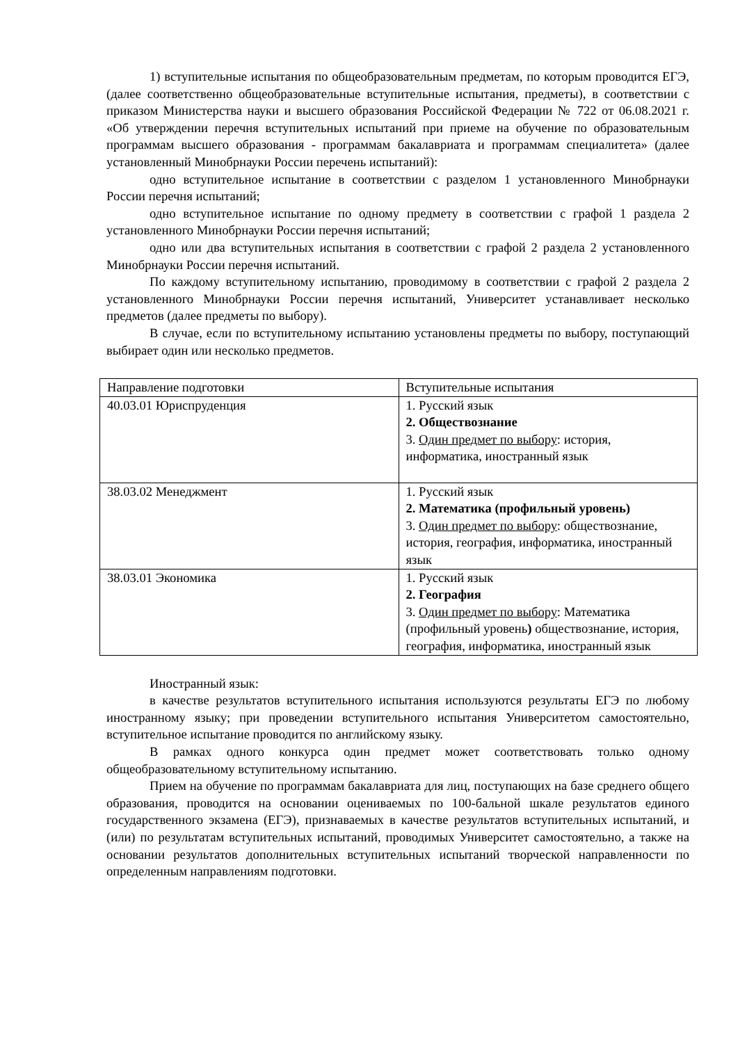1) вступительные испытания по общеобразовательным предметам, по которым проводится ЕГЭ, (далее соответственно общеобразовательные вступительные испытания, предметы), в соответствии с приказом Министерства науки и высшего образования Российской Федерации № 722 от 06.08.2021 г. «Об утверждении перечня вступительных испытаний при приеме на обучение по образовательным программам высшего образования - программам бакалавриата и программам специалитета» (далее установленный Минобрнауки России перечень испытаний):
одно вступительное испытание в соответствии с разделом 1 установленного Минобрнауки России перечня испытаний;
одно вступительное испытание по одному предмету в соответствии с графой 1 раздела 2 установленного Минобрнауки России перечня испытаний;
одно или два вступительных испытания в соответствии с графой 2 раздела 2 установленного Минобрнауки России перечня испытаний.
По каждому вступительному испытанию, проводимому в соответствии с графой 2 раздела 2 установленного Минобрнауки России перечня испытаний, Университет устанавливает несколько предметов (далее предметы по выбору).
В случае, если по вступительному испытанию установлены предметы по выбору, поступающий выбирает один или несколько предметов.
| Направление подготовки | Вступительные испытания |
| 40.03.01 Юриспруденция | 1. Русский язык 2. Обществознание 3. Один предмет по выбору : история, информатика, иностранный язык |
| 38.03.02 Менеджмент | 1. Русский язык 2. Математика (профильный уровень) 3. Один предмет по выбору : обществознание, история, география, информатика, иностранный язык |
| 38.03.01 Экономика | 1. Русский язык 2. География 3. Один предмет по выбору : Математика (профильный уровень ) обществознание, история, география, информатика, иностранный язык |
Иностранный язык:
в качестве результатов вступительного испытания используются результаты ЕГЭ по любому иностранному языку; при проведении вступительного испытания Университетом самостоятельно, вступительное испытание проводится по английскому языку.
В рамках одного конкурса один предмет может соответствовать только одному общеобразовательному вступительному испытанию.
Прием на обучение по программам бакалавриата для лиц, поступающих на базе среднего общего образования, проводится на основании оцениваемых по 100-бальной шкале результатов единого государственного экзамена (ЕГЭ), признаваемых в качестве результатов вступительных испытаний, и (или) по результатам вступительных испытаний, проводимых Университет самостоятельно, а также на основании результатов дополнительных вступительных испытаний творческой направленности по определенным направлениям подготовки.